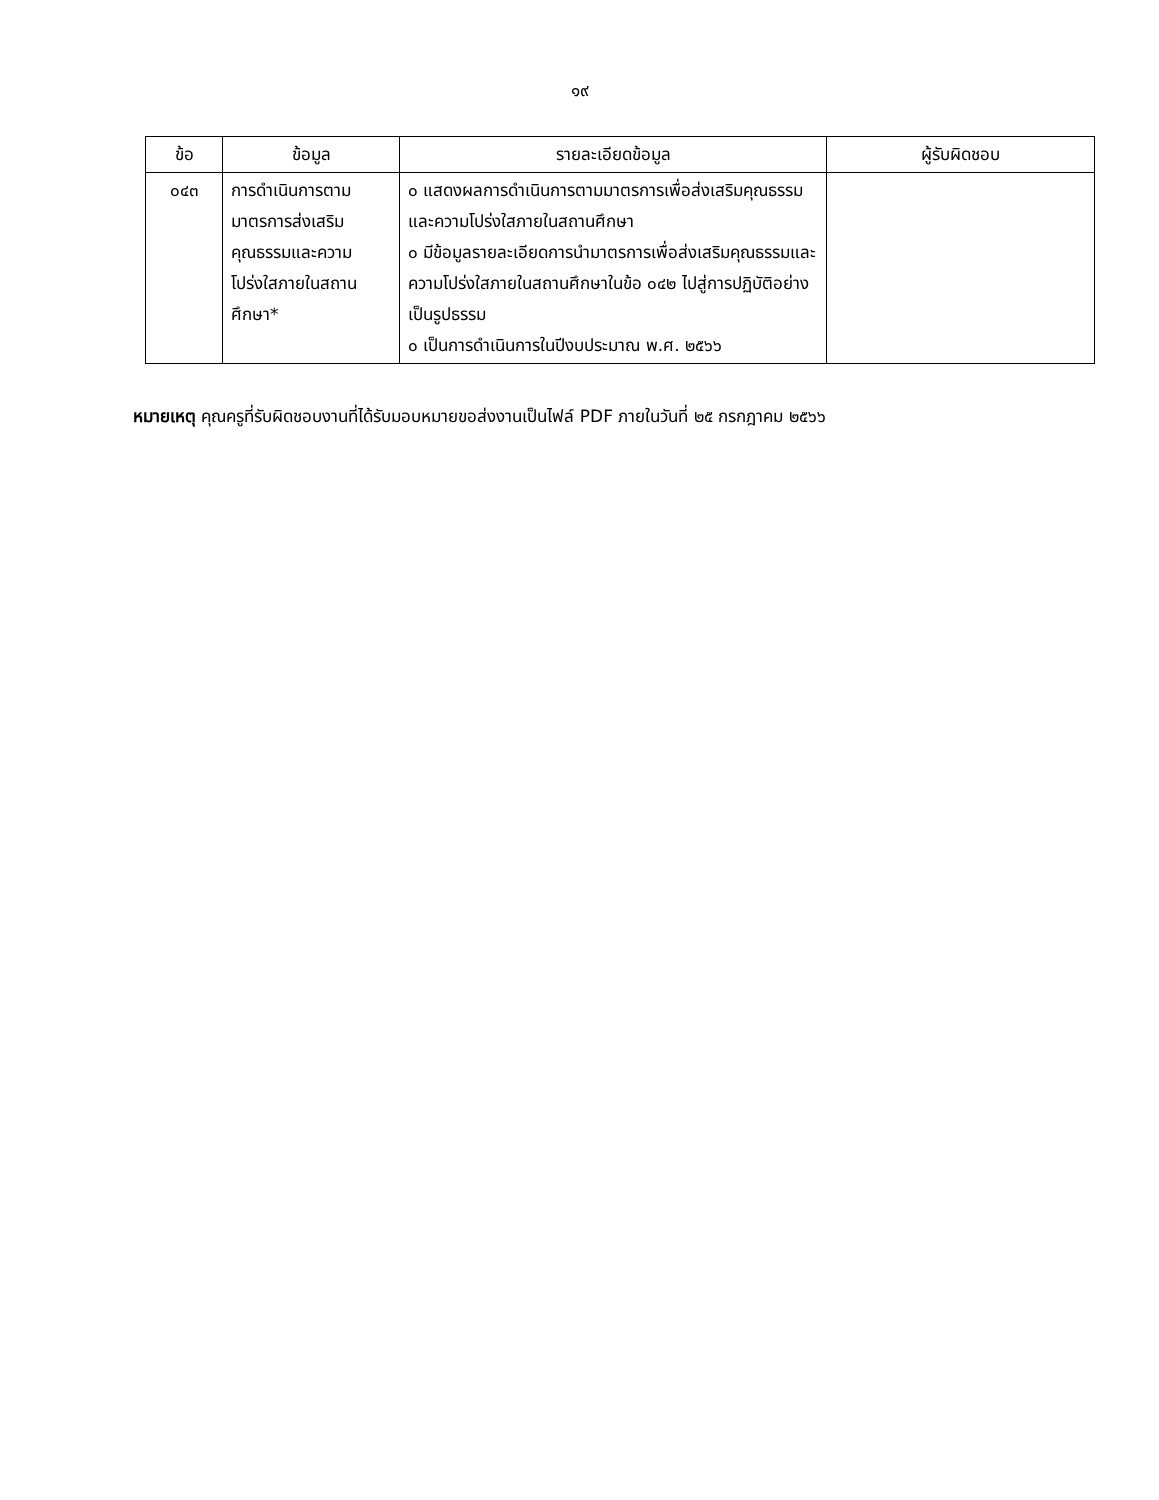๑๙
| ข้อ | ข้อมูล | รายละเอียดข้อมูล | ผู้รับผิดชอบ |
| --- | --- | --- | --- |
| ๐๔๓ | การดำเนินการตามมาตรการส่งเสริมคุณธรรมและความโปร่งใสภายในสถานศึกษา* | ๐ แสดงผลการดำเนินการตามมาตรการเพื่อส่งเสริมคุณธรรมและความโปร่งใสภายในสถานศึกษา ๐ มีข้อมูลรายละเอียดการนำมาตรการเพื่อส่งเสริมคุณธรรมและความโปร่งใสภายในสถานศึกษาในข้อ ๐๔๒ ไปสู่การปฏิบัติอย่างเป็นรูปธรรม ๐ เป็นการดำเนินการในปีงบประมาณ พ.ศ. ๒๕๖๖ | |
หมายเหตุ คุณครูที่รับผิดชอบงานที่ได้รับมอบหมายขอส่งงานเป็นไฟล์ PDF ภายในวันที่ ๒๕ กรกฎาคม ๒๕๖๖